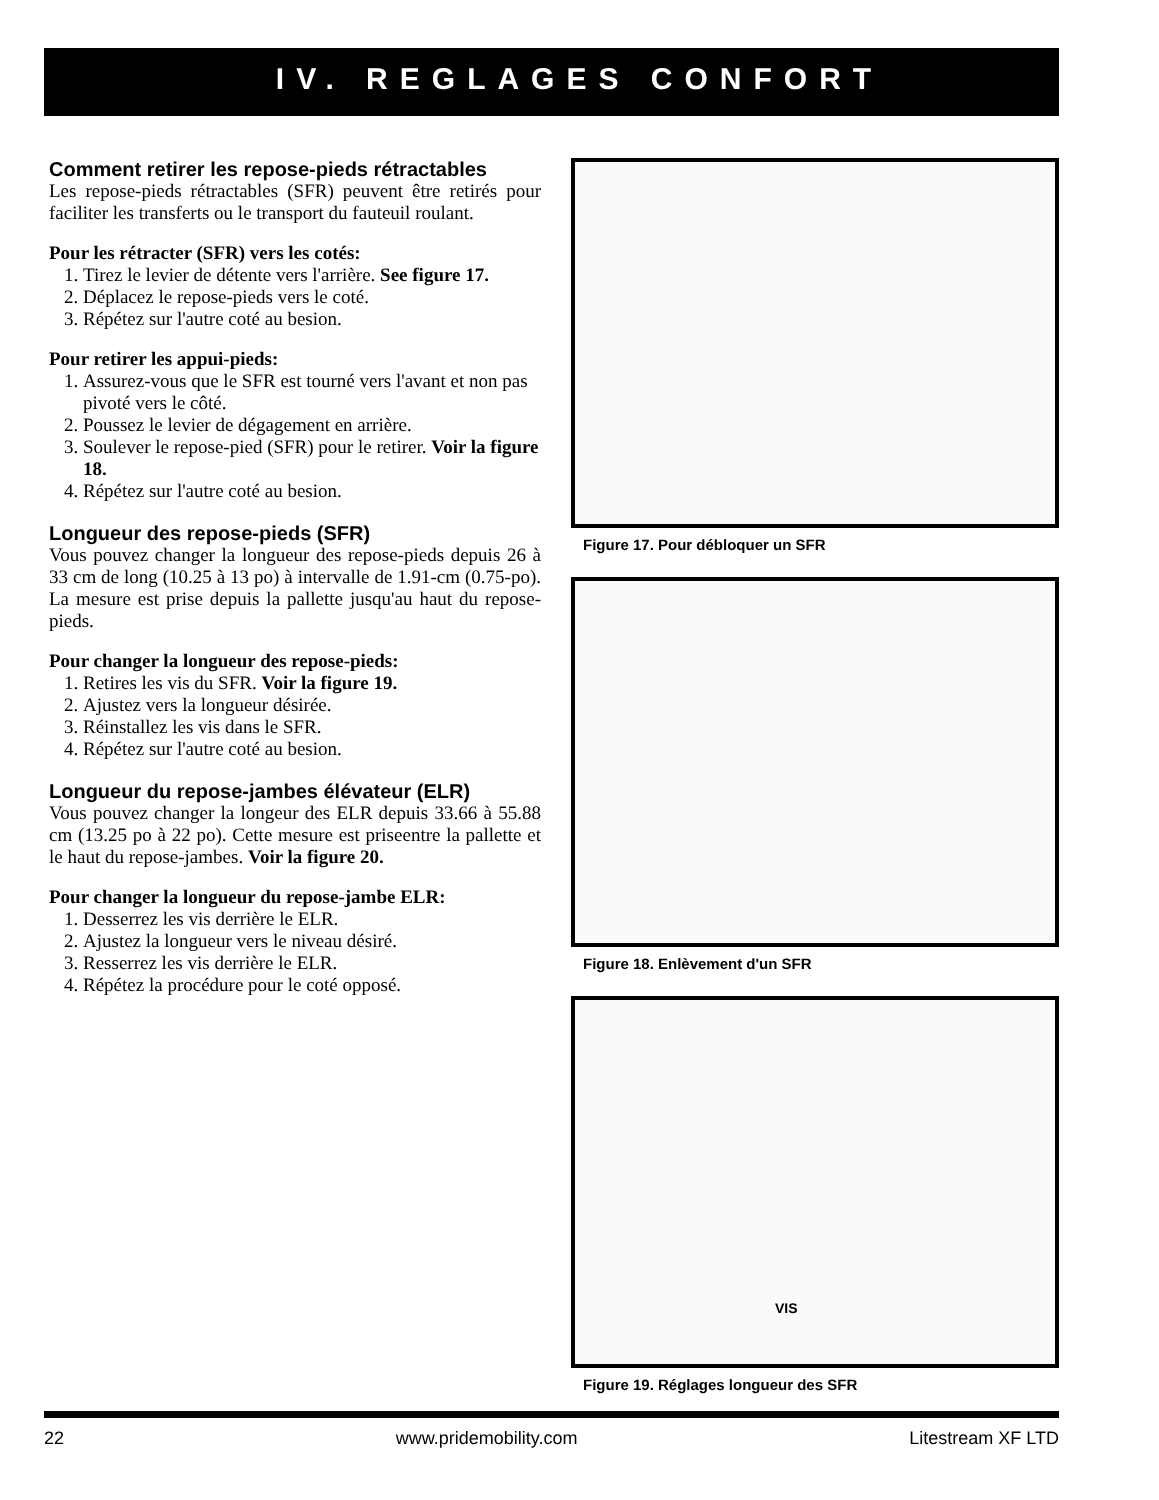IV. REGLAGES CONFORT
Comment retirer les repose-pieds rétractables
Les repose-pieds rétractables (SFR) peuvent être retirés pour faciliter les transferts ou le transport du fauteuil roulant.
Pour les rétracter (SFR) vers les cotés:
1. Tirez le levier de détente vers l'arrière. See figure 17.
2. Déplacez le repose-pieds vers le coté.
3. Répétez sur l'autre coté au besion.
Pour retirer les appui-pieds:
1. Assurez-vous que le SFR est tourné vers l'avant et non pas pivoté vers le côté.
2. Poussez le levier de dégagement en arrière.
3. Soulever le repose-pied (SFR) pour le retirer. Voir la figure 18.
4. Répétez sur l'autre coté au besion.
Longueur des repose-pieds (SFR)
Vous pouvez changer la longueur des repose-pieds depuis 26 à 33 cm de long (10.25 à 13 po) à intervalle de 1.91-cm (0.75-po). La mesure est prise depuis la pallette jusqu'au haut du repose-pieds.
Pour changer la longueur des repose-pieds:
1. Retires les vis du SFR. Voir la figure 19.
2. Ajustez vers la longueur désirée.
3. Réinstallez les vis dans le SFR.
4. Répétez sur l'autre coté au besion.
Longueur du repose-jambes élévateur (ELR)
Vous pouvez changer la longeur des ELR depuis 33.66 à 55.88 cm (13.25 po à 22 po). Cette mesure est priseentre la pallette et le haut du repose-jambes. Voir la figure 20.
Pour changer la longueur du repose-jambe ELR:
1. Desserrez les vis derrière le ELR.
2. Ajustez la longueur vers le niveau désiré.
3. Resserrez les vis derrière le ELR.
4. Répétez la procédure pour le coté opposé.
Figure 17. Pour débloquer un SFR
Figure 18. Enlèvement d'un SFR
VIS
Figure 19. Réglages longueur des SFR
22 www.pridemobility.com Litestream XF LTD